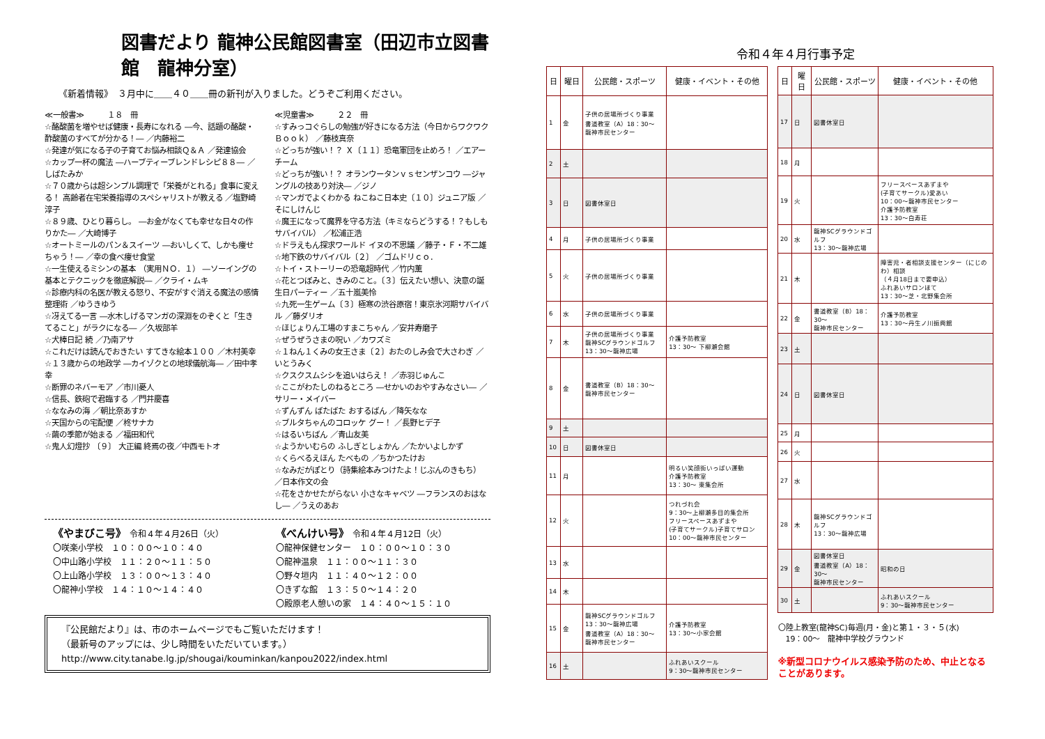図書だより 龍神公民館図書室（田辺市立図書館　龍神分室）
《新着情報》　３月中に＿＿４０＿＿冊の新刊が入りました。どうぞご利用ください。
≪一般書≫　　　１８　冊
☆酪酸菌を増やせば健康・長寿になれる ―今、話題の酪酸・酢酸菌のすべてが分かる！― ／内藤裕二
☆発達が気になる子の子育てお悩み相談Ｑ＆Ａ ／発達協会
☆カップ一杯の魔法 ―ハーブティーブレンドレシピ８８― ／しばたみか
☆７０歳からは超シンプル調理で「栄養がとれる」食事に変える！ 高齢者在宅栄養指導のスペシャリストが教える ／塩野崎淳子
☆８９歳、ひとり暮らし。 ―お金がなくても幸せな日々の作りかた― ／大崎博子
☆オートミールのパン＆スイーツ ―おいしくて、しかも痩せちゃう！― ／幸の食べ痩せ食堂
☆一生使えるミシンの基本 （実用ＮＯ．１） ―ソーイングの基本とテクニックを徹底解説― ／クライ・ムキ
☆診療内科の名医が教える怒り、不安がすぐ消える魔法の感情整理術 ／ゆうきゆう
☆冴えてる一言 ―水木しげるマンガの深淵をのぞくと「生きてること」がラクになる― ／久坂部羊
☆犬棒日記 続 ／乃南アサ
☆これだけは読んでおきたい すてきな絵本１００ ／木村美幸
☆１３歳からの地政学 ―カイゾクとの地球儀航海― ／田中孝幸
☆断罪のネバーモア ／市川憂人
☆信長、鉄砲で君臨する ／門井慶喜
☆ななみの海 ／朝比奈あすか
☆天国からの宅配便 ／柊サナカ
☆繭の季節が始まる ／福田和代
☆鬼人幻燈抄 〔９〕 大正編 終焉の夜／中西モトオ
≪児童書≫　　　２２　冊
☆すみっコぐらしの勉強が好きになる方法（今日からワクワクＢｏｏｋ） ／藤枝真奈
☆どっちが強い！？ Ｘ〔１１〕恐竜軍団を止めろ！ ／エアーチーム
☆どっちが強い！？ オランウータンｖｓセンザンコウ ―ジャングルの技あり対決― ／ジノ
☆マンガでよくわかる ねこねこ日本史〔１０〕ジュニア版 ／そにしけんじ
☆魔王になって魔界を守る方法（キミならどうする！？もしもサバイバル） ／松浦正浩
☆ドラえもん探求ワールド イヌの不思議 ／藤子・Ｆ・不二雄
☆地下鉄のサバイバル〔２〕 ／ゴムドリｃｏ．
☆トイ・ストーリーの恐竜超時代 ／竹内薫
☆花とつぼみと、きみのこと。〔３〕伝えたい想い、決意の誕生日パーティー ／五十嵐美怜
☆九死一生ゲーム〔３〕極寒の渋谷原宿！東京氷河期サバイバル ／藤ダリオ
☆ほじょりん工場のすまこちゃん ／安井寿磨子
☆ぜうぜうさまの呪い ／カワズミ
☆１ねん１くみの女王さま〔２〕おたのしみ会で大さわぎ ／いとうみく
☆クスクスムシシを追いはらえ！ ／赤羽じゅんこ
☆ここがわたしのねるところ ―せかいのおやすみなさい― ／サリー・メイバー
☆ずんずん ばたばた おするばん ／降矢なな
☆ブルタちゃんのコロッケ グー！ ／長野ヒデ子
☆はるいちばん ／青山友美
☆ようかいむらの ふしぎとしょかん ／たかいよしかず
☆くらべるえほん たべもの ／ちかつたけお
☆なみだがぽとり（詩集絵本みつけたよ！じぶんのきもち） ／日本作文の会
☆花をさかせたがらない 小さなキャベツ ―フランスのおはなし― ／うえのあお
《やまびこ号》　令和４年４月26日（火）
〇咲楽小学校　１０：００～１０：４０
〇中山路小学校　１１：２０～１１：５０
〇上山路小学校　１３：００～１３：４０
〇龍神小学校　１４：１０～１４：４０
《べんけい号》　令和４年４月12日（火）
〇龍神保健センター　１０：００～１０：３０
〇龍神温泉　１１：００～１１：３０
〇野々垣内　１１：４０～１２：００
〇きずな館　１３：５０～１４：２０
〇殿原老人憩いの家　１４：４０～１５：１０
『公民館だより』は、市のホームページでもご覧いただけます！
（最新号のアップには、少し時間をいただいています。）
http://www.city.tanabe.lg.jp/shougai/kouminkan/kanpou2022/index.html
令和４年４月行事予定
| 日 | 曜日 | 公民館・スポーツ | 健康・イベント・その他 |
| --- | --- | --- | --- |
| 1 | 金 | 子供の居場所づくり事業 書道教室（A）18：30～ 龍神市民センター | |
| 2 | 土 | | |
| 3 | 日 | 図書休室日 | |
| 4 | 月 | 子供の居場所づくり事業 | |
| 5 | 火 | 子供の居場所づくり事業 | |
| 6 | 水 | 子供の居場所づくり事業 | |
| 7 | 木 | 子供の居場所づくり事業 龍神SCグラウンドゴルフ 13：30～龍神広場 | 介護予防教室 13：30～ 下柳瀬会館 |
| 8 | 金 | 書道教室（B）18：30～ 龍神市民センター | |
| 9 | 土 | | |
| 10 | 日 | 図書休室日 | |
| 11 | 月 | | 明るい笑顔街いっぱい運動 介護予防教室 13：30～ 東集会所 |
| 12 | 火 | | つれづれ会 9：30～上柳瀬多目的集会所 フリースペースあずまや (子育てサークル)子育てサロン 10：00～龍神市民センター |
| 13 | 水 | | |
| 14 | 木 | | |
| 15 | 金 | 龍神SCグラウンドゴルフ 13：30～龍神広場 書道教室（A）18：30～ 龍神市民センター | 介護予防教室 13：30～小家会館 |
| 16 | 土 | | ふれあいスクール 9：30～龍神市民センター |
| 日 | 曜日 | 公民館・スポーツ | 健康・イベント・その他 |
| --- | --- | --- | --- |
| 17 | 日 | 図書休室日 | |
| 18 | 月 | | |
| 19 | 火 | | フリースペースあずまや (子育てサークル)愛あい 10：00～龍神市民センター 介護予防教室 13：30～白寿荘 |
| 20 | 水 | 龍神SCグラウンドゴルフ 13：30～龍神広場 | |
| 21 | 木 | | 障害児・者相談支援センター（にじのわ）相談 （４月18日まで要申込） ふれあいサロンほて 13：30～芝・北野集会所 |
| 22 | 金 | 書道教室（B）18：30～ 龍神市民センター | 介護予防教室 13：30～丹生ノ川振興館 |
| 23 | 土 | | |
| 24 | 日 | 図書休室日 | |
| 25 | 月 | | |
| 26 | 火 | | |
| 27 | 水 | | |
| 28 | 木 | 龍神SCグラウンドゴルフ 13：30～龍神広場 | |
| 29 | 金 | 図書休室日 書道教室（A）18：30～ 龍神市民センター | 昭和の日 |
| 30 | 土 | | ふれあいスクール 9：30～龍神市民センター |
| 〇陸上教室(龍神SC)毎週(月・金)と第１・３・５(水) 19：00～ 龍神中学校グラウンド ※新型コロナウイルス感染予防のため、中止となることがあります。 | | | |